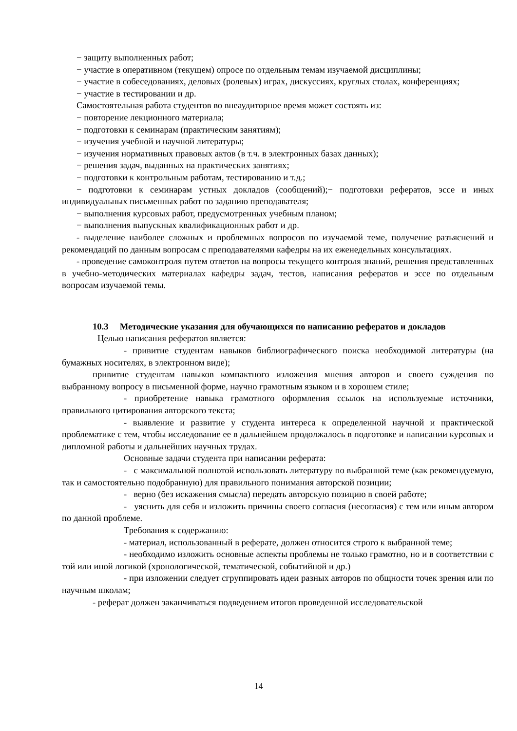− защиту выполненных работ;
− участие в оперативном (текущем) опросе по отдельным темам изучаемой дисциплины;
− участие в собеседованиях, деловых (ролевых) играх, дискуссиях, круглых столах, конференциях;
− участие в тестировании и др.
Самостоятельная работа студентов во внеаудиторное время может состоять из:
− повторение лекционного материала;
− подготовки к семинарам (практическим занятиям);
− изучения учебной и научной литературы;
− изучения нормативных правовых актов (в т.ч. в электронных базах данных);
− решения задач, выданных на практических занятиях;
− подготовки к контрольным работам, тестированию и т.д.;
− подготовки к семинарам устных докладов (сообщений);− подготовки рефератов, эссе и иных индивидуальных письменных работ по заданию преподавателя;
− выполнения курсовых работ, предусмотренных учебным планом;
− выполнения выпускных квалификационных работ и др.
- выделение наиболее сложных и проблемных вопросов по изучаемой теме, получение разъяснений и рекомендаций по данным вопросам с преподавателями кафедры на их еженедельных консультациях.
- проведение самоконтроля путем ответов на вопросы текущего контроля знаний, решения представленных в учебно-методических материалах кафедры задач, тестов, написания рефератов и эссе по отдельным вопросам изучаемой темы.
10.3 Методические указания для обучающихся по написанию рефератов и докладов
Целью написания рефератов является:
- привитие студентам навыков библиографического поиска необходимой литературы (на бумажных носителях, в электронном виде);
привитие студентам навыков компактного изложения мнения авторов и своего суждения по выбранному вопросу в письменной форме, научно грамотным языком и в хорошем стиле;
- приобретение навыка грамотного оформления ссылок на используемые источники, правильного цитирования авторского текста;
- выявление и развитие у студента интереса к определенной научной и практической проблематике с тем, чтобы исследование ее в дальнейшем продолжалось в подготовке и написании курсовых и дипломной работы и дальнейших научных трудах.
Основные задачи студента при написании реферата:
- с максимальной полнотой использовать литературу по выбранной теме (как рекомендуемую, так и самостоятельно подобранную) для правильного понимания авторской позиции;
- верно (без искажения смысла) передать авторскую позицию в своей работе;
- уяснить для себя и изложить причины своего согласия (несогласия) с тем или иным автором по данной проблеме.
Требования к содержанию:
- материал, использованный в реферате, должен относится строго к выбранной теме;
- необходимо изложить основные аспекты проблемы не только грамотно, но и в соответствии с той или иной логикой (хронологической, тематической, событийной и др.)
- при изложении следует сгруппировать идеи разных авторов по общности точек зрения или по научным школам;
- реферат должен заканчиваться подведением итогов проведенной исследовательской
14